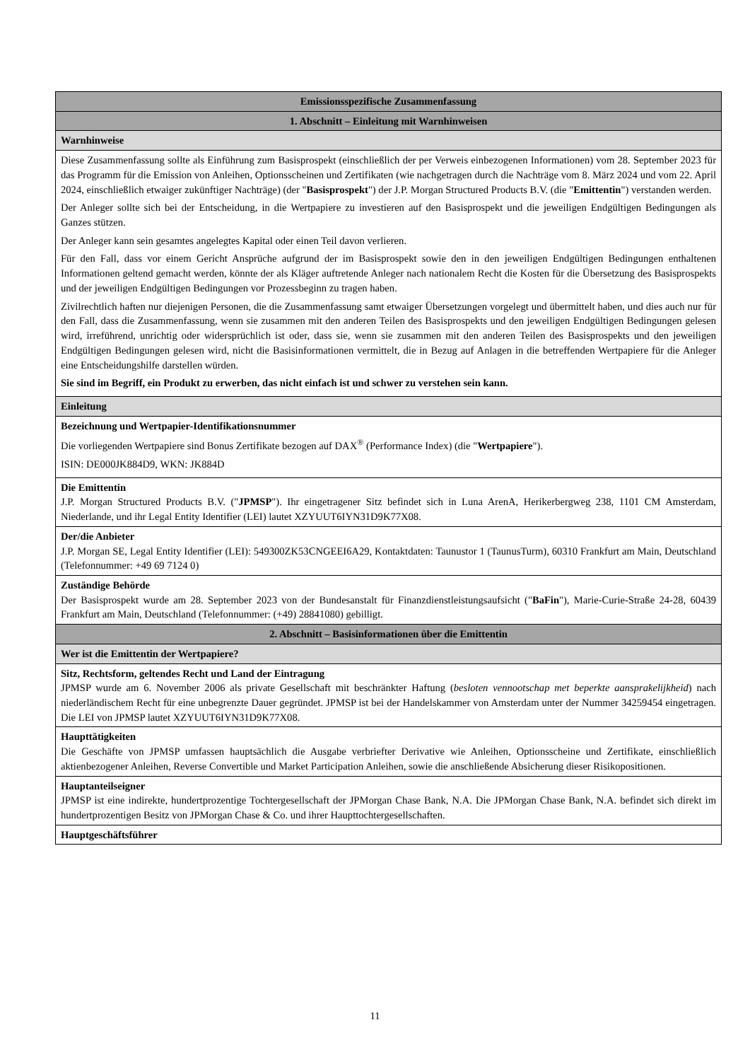| Emissionsspezifische Zusammenfassung |
| 1. Abschnitt – Einleitung mit Warnhinweisen |
| Warnhinweise |
| Diese Zusammenfassung sollte als Einführung zum Basisprospekt (einschließlich der per Verweis einbezogenen Informationen) vom 28. September 2023 für das Programm für die Emission von Anleihen, Optionsscheinen und Zertifikaten (wie nachgetragen durch die Nachträge vom 8. März 2024 und vom 22. April 2024, einschließlich etwaiger zukünftiger Nachträge) (der " Basisprospekt ") der J.P. Morgan Structured Products B.V. (die " Emittentin ") verstanden werden. Der Anleger sollte sich bei der Entscheidung, in die Wertpapiere zu investieren auf den Basisprospekt und die jeweiligen Endgültigen Bedingungen als Ganzes stützen. Der Anleger kann sein gesamtes angelegtes Kapital oder einen Teil davon verlieren. Für den Fall, dass vor einem Gericht Ansprüche aufgrund der im Basisprospekt sowie den in den jeweiligen Endgültigen Bedingungen enthaltenen Informationen geltend gemacht werden, könnte der als Kläger auftretende Anleger nach nationalem Recht die Kosten für die Übersetzung des Basisprospekts und der jeweiligen Endgültigen Bedingungen vor Prozessbeginn zu tragen haben. Zivilrechtlich haften nur diejenigen Personen, die die Zusammenfassung samt etwaiger Übersetzungen vorgelegt und übermittelt haben, und dies auch nur für den Fall, dass die Zusammenfassung, wenn sie zusammen mit den anderen Teilen des Basisprospekts und den jeweiligen Endgültigen Bedingungen gelesen wird, irreführend, unrichtig oder widersprüchlich ist oder, dass sie, wenn sie zusammen mit den anderen Teilen des Basisprospekts und den jeweiligen Endgültigen Bedingungen gelesen wird, nicht die Basisinformationen vermittelt, die in Bezug auf Anlagen in die betreffenden Wertpapiere für die Anleger eine Entscheidungshilfe darstellen würden. Sie sind im Begriff, ein Produkt zu erwerben, das nicht einfach ist und schwer zu verstehen sein kann. |
| Einleitung |
| Bezeichnung und Wertpapier-Identifikationsnummer Die vorliegenden Wertpapiere sind Bonus Zertifikate bezogen auf DAX<sup>®</sup> (Performance Index) (die " Wertpapiere "). ISIN: DE000JK884D9, WKN: JK884D |
| Die Emittentin J.P. Morgan Structured Products B.V. (" JPMSP "). Ihr eingetragener Sitz befindet sich in Luna ArenA, Herikerbergweg 238, 1101 CM Amsterdam, Niederlande, und ihr Legal Entity Identifier (LEI) lautet XZYUUT6IYN31D9K77X08. |
| Der/die Anbieter J.P. Morgan SE, Legal Entity Identifier (LEI): 549300ZK53CNGEEI6A29, Kontaktdaten: Taunustor 1 (TaunusTurm), 60310 Frankfurt am Main, Deutschland (Telefonnummer: +49 69 7124 0) |
| Zuständige Behörde Der Basisprospekt wurde am 28. September 2023 von der Bundesanstalt für Finanzdienstleistungsaufsicht (" BaFin "), Marie-Curie-Straße 24-28, 60439 Frankfurt am Main, Deutschland (Telefonnummer: (+49) 28841080) gebilligt. |
| 2. Abschnitt – Basisinformationen über die Emittentin |
| Wer ist die Emittentin der Wertpapiere? |
| Sitz, Rechtsform, geltendes Recht und Land der Eintragung JPMSP wurde am 6. November 2006 als private Gesellschaft mit beschränkter Haftung ( besloten vennootschap met beperkte aansprakelijkheid ) nach niederländischem Recht für eine unbegrenzte Dauer gegründet. JPMSP ist bei der Handelskammer von Amsterdam unter der Nummer 34259454 eingetragen. Die LEI von JPMSP lautet XZYUUT6IYN31D9K77X08. |
| Haupttätigkeiten Die Geschäfte von JPMSP umfassen hauptsächlich die Ausgabe verbriefter Derivative wie Anleihen, Optionsscheine und Zertifikate, einschließlich aktienbezogener Anleihen, Reverse Convertible und Market Participation Anleihen, sowie die anschließende Absicherung dieser Risikopositionen. |
| Hauptanteilseigner JPMSP ist eine indirekte, hundertprozentige Tochtergesellschaft der JPMorgan Chase Bank, N.A. Die JPMorgan Chase Bank, N.A. befindet sich direkt im hundertprozentigen Besitz von JPMorgan Chase & Co. und ihrer Haupttochtergesellschaften. |
| Hauptgeschäftsführer |
11